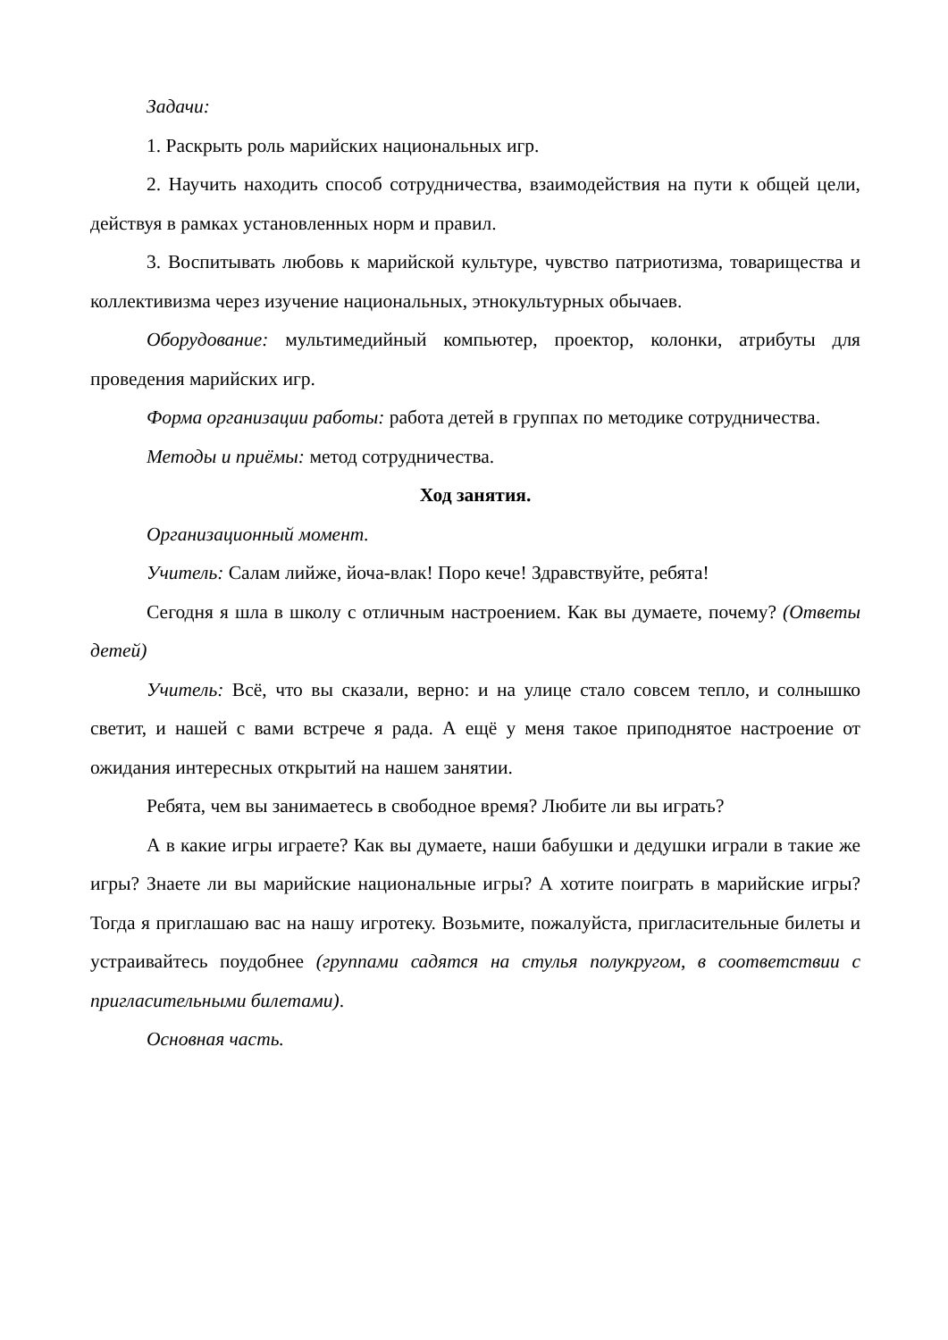Задачи:
1. Раскрыть роль марийских национальных игр.
2. Научить находить способ сотрудничества, взаимодействия на пути к общей цели, действуя в рамках установленных норм и правил.
3. Воспитывать любовь к марийской культуре, чувство патриотизма, товарищества и коллективизма через изучение национальных, этнокультурных обычаев.
Оборудование: мультимедийный компьютер, проектор, колонки, атрибуты для проведения марийских игр.
Форма организации работы: работа детей в группах по методике сотрудничества.
Методы и приёмы: метод сотрудничества.
Ход занятия.
Организационный момент.
Учитель: Салам лийже, йоча-влак! Поро кече! Здравствуйте, ребята!
Сегодня я шла в школу с отличным настроением. Как вы думаете, почему? (Ответы детей)
Учитель: Всё, что вы сказали, верно: и на улице стало совсем тепло, и солнышко светит, и нашей с вами встрече я рада. А ещё у меня такое приподнятое настроение от ожидания интересных открытий на нашем занятии.
Ребята, чем вы занимаетесь в свободное время? Любите ли вы играть?
А в какие игры играете? Как вы думаете, наши бабушки и дедушки играли в такие же игры? Знаете ли вы марийские национальные игры? А хотите поиграть в марийские игры? Тогда я приглашаю вас на нашу игротеку. Возьмите, пожалуйста, пригласительные билеты и устраивайтесь поудобнее (группами садятся на стулья полукругом, в соответствии с пригласительными билетами).
Основная часть.